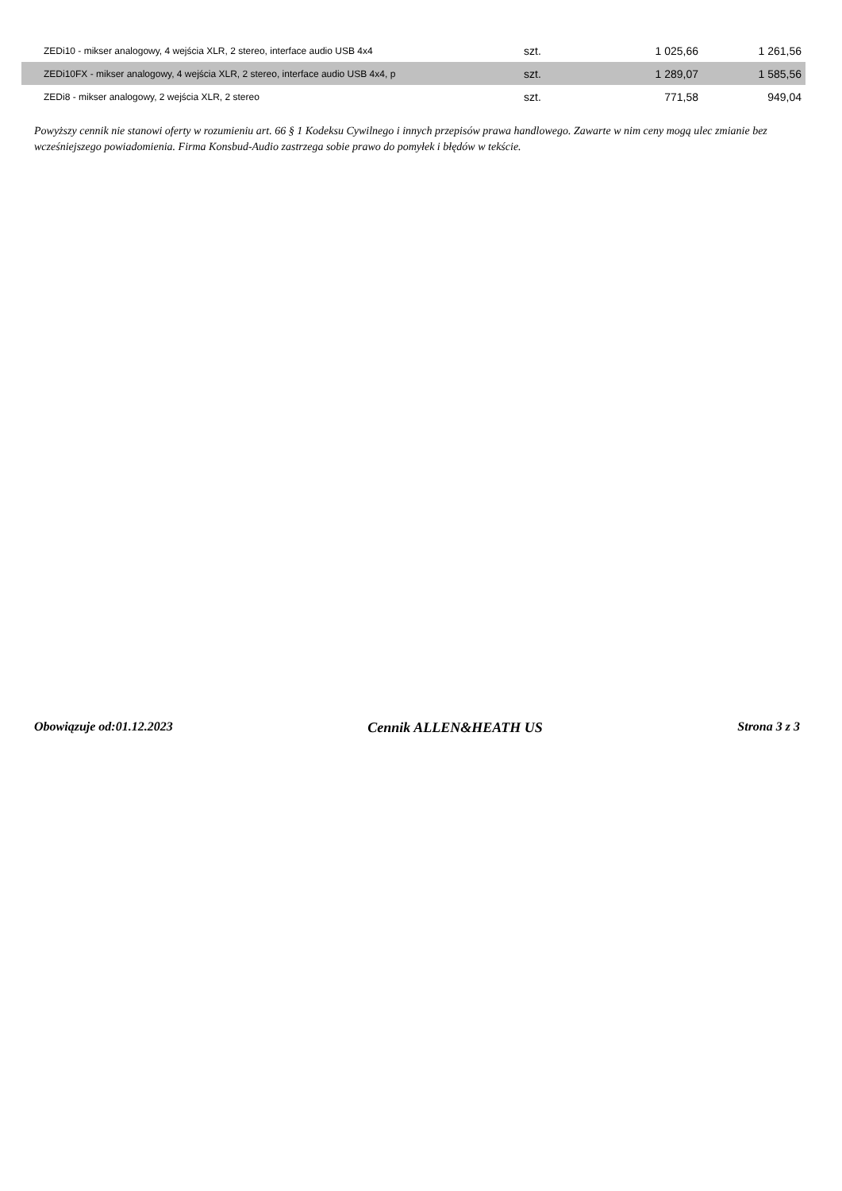| ZEDi10 - mikser analogowy, 4 wejścia XLR, 2 stereo, interface audio USB 4x4 | szt. | 1 025,66 | 1 261,56 |
| ZEDi10FX - mikser analogowy, 4 wejścia XLR, 2 stereo, interface audio USB 4x4, p | szt. | 1 289,07 | 1 585,56 |
| ZEDi8 - mikser analogowy, 2 wejścia XLR, 2 stereo | szt. | 771,58 | 949,04 |
Powyższy cennik nie stanowi oferty w rozumieniu art. 66 § 1 Kodeksu Cywilnego i innych przepisów prawa handlowego. Zawarte w nim ceny mogą ulec zmianie bez wcześniejszego powiadomienia. Firma Konsbud-Audio zastrzega sobie prawo do pomyłek i błędów w tekście.
Obowiązuje od:01.12.2023 Cennik ALLEN&HEATH US Strona 3 z 3